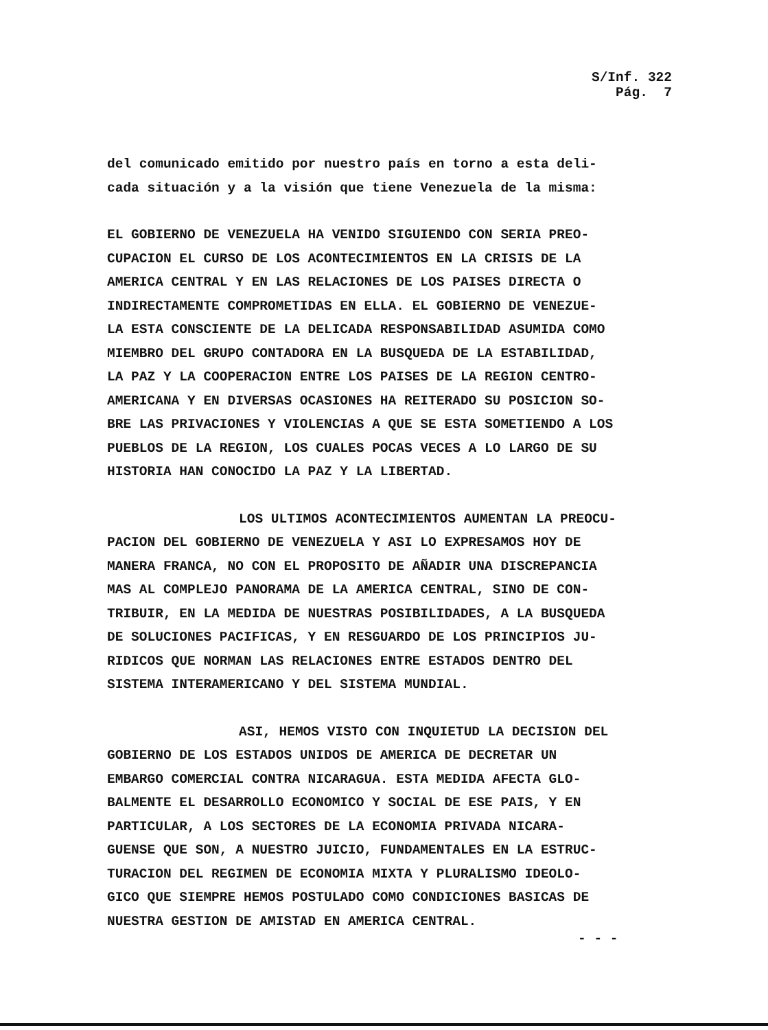S/Inf. 322
Pág. 7
del comunicado emitido por nuestro país en torno a esta deli- cada situación y a la visión que tiene Venezuela de la misma:
EL GOBIERNO DE VENEZUELA HA VENIDO SIGUIENDO CON SERIA PREO- CUPACION EL CURSO DE LOS ACONTECIMIENTOS EN LA CRISIS DE LA AMERICA CENTRAL Y EN LAS RELACIONES DE LOS PAISES DIRECTA O INDIRECTAMENTE COMPROMETIDAS EN ELLA. EL GOBIERNO DE VENEZUE- LA ESTA CONSCIENTE DE LA DELICADA RESPONSABILIDAD ASUMIDA COMO MIEMBRO DEL GRUPO CONTADORA EN LA BUSQUEDA DE LA ESTABILIDAD, LA PAZ Y LA COOPERACION ENTRE LOS PAISES DE LA REGION CENTRO- AMERICANA Y EN DIVERSAS OCASIONES HA REITERADO SU POSICION SO- BRE LAS PRIVACIONES Y VIOLENCIAS A QUE SE ESTA SOMETIENDO A LOS PUEBLOS DE LA REGION, LOS CUALES POCAS VECES A LO LARGO DE SU HISTORIA HAN CONOCIDO LA PAZ Y LA LIBERTAD.
LOS ULTIMOS ACONTECIMIENTOS AUMENTAN LA PREOCU- PACION DEL GOBIERNO DE VENEZUELA Y ASI LO EXPRESAMOS HOY DE MANERA FRANCA, NO CON EL PROPOSITO DE AÑADIR UNA DISCREPANCIA MAS AL COMPLEJO PANORAMA DE LA AMERICA CENTRAL, SINO DE CON- TRIBUIR, EN LA MEDIDA DE NUESTRAS POSIBILIDADES, A LA BUSQUEDA DE SOLUCIONES PACIFICAS, Y EN RESGUARDO DE LOS PRINCIPIOS JU- RIDICOS QUE NORMAN LAS RELACIONES ENTRE ESTADOS DENTRO DEL SISTEMA INTERAMERICANO Y DEL SISTEMA MUNDIAL.
ASI, HEMOS VISTO CON INQUIETUD LA DECISION DEL GOBIERNO DE LOS ESTADOS UNIDOS DE AMERICA DE DECRETAR UN EMBARGO COMERCIAL CONTRA NICARAGUA. ESTA MEDIDA AFECTA GLO- BALMENTE EL DESARROLLO ECONOMICO Y SOCIAL DE ESE PAIS, Y EN PARTICULAR, A LOS SECTORES DE LA ECONOMIA PRIVADA NICARA- GUENSE QUE SON, A NUESTRO JUICIO, FUNDAMENTALES EN LA ESTRUC- TURACION DEL REGIMEN DE ECONOMIA MIXTA Y PLURALISMO IDEOLO- GICO QUE SIEMPRE HEMOS POSTULADO COMO CONDICIONES BASICAS DE NUESTRA GESTION DE AMISTAD EN AMERICA CENTRAL.
- - -